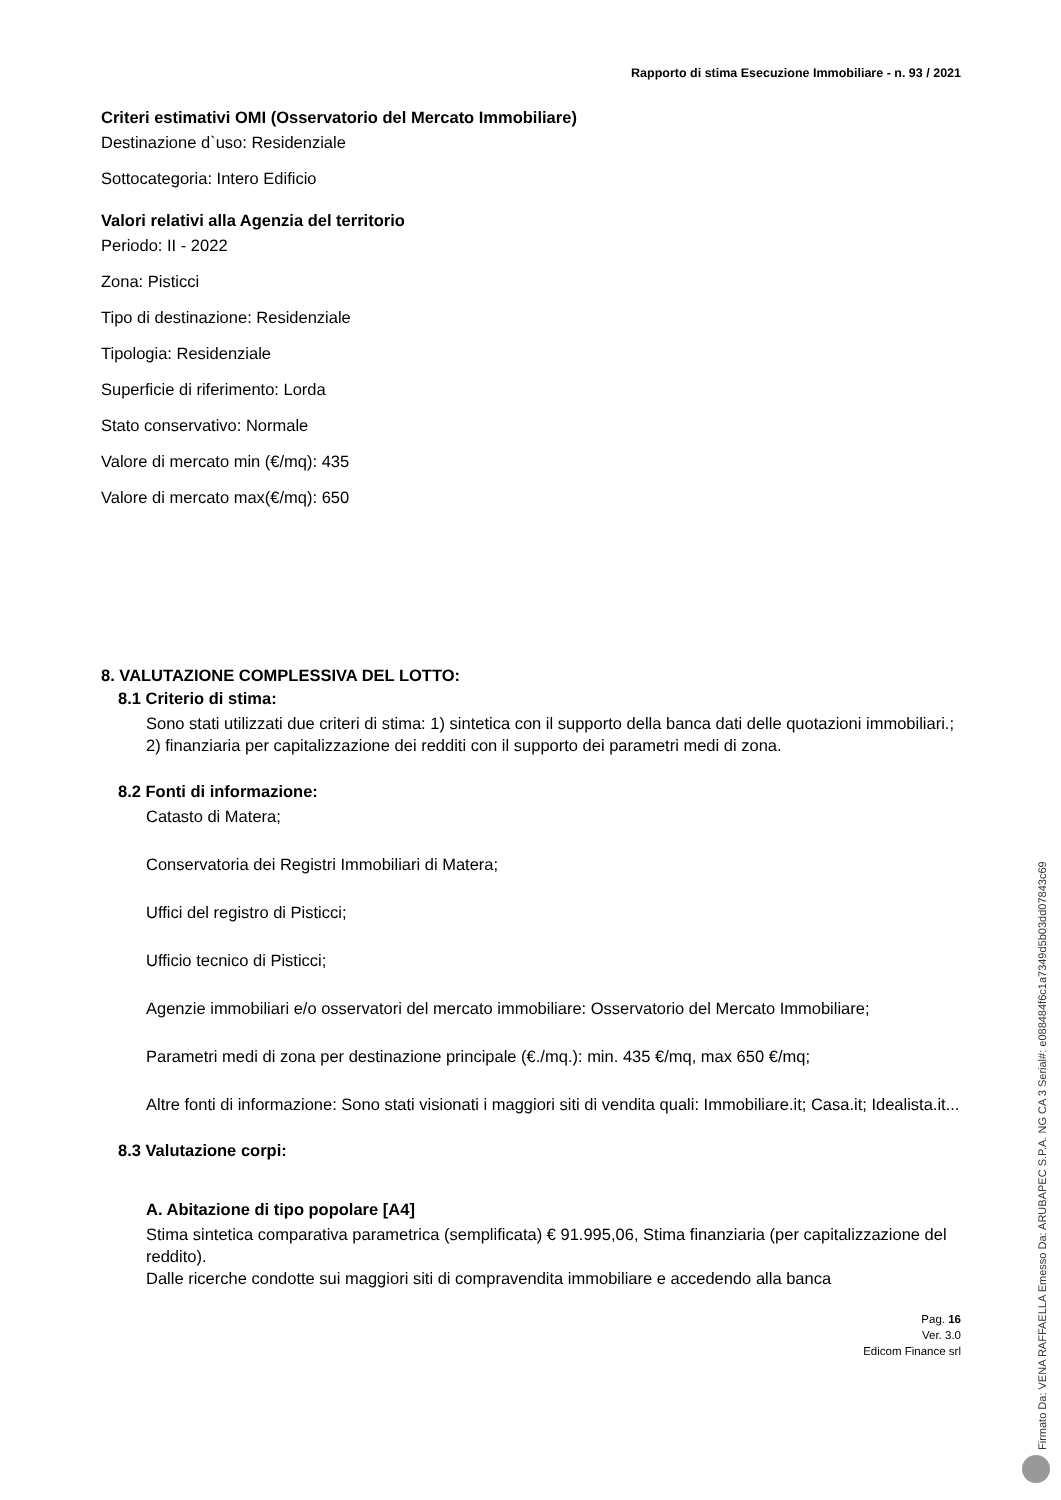Rapporto di stima Esecuzione Immobiliare - n. 93 / 2021
Criteri estimativi OMI (Osservatorio del Mercato Immobiliare)
Destinazione d`uso: Residenziale
Sottocategoria: Intero Edificio
Valori relativi alla Agenzia del territorio
Periodo: II - 2022
Zona: Pisticci
Tipo di destinazione: Residenziale
Tipologia: Residenziale
Superficie di riferimento: Lorda
Stato conservativo: Normale
Valore di mercato min (€/mq): 435
Valore di mercato max(€/mq): 650
8. VALUTAZIONE COMPLESSIVA DEL LOTTO:
8.1 Criterio di stima:
Sono stati utilizzati due criteri di stima: 1) sintetica con il supporto della banca dati delle quotazioni immobiliari.; 2) finanziaria per capitalizzazione dei redditi con il supporto dei parametri medi di zona.
8.2 Fonti di informazione:
Catasto di Matera;
Conservatoria dei Registri Immobiliari di Matera;
Uffici del registro di Pisticci;
Ufficio tecnico di Pisticci;
Agenzie immobiliari e/o osservatori del mercato immobiliare: Osservatorio del Mercato Immobiliare;
Parametri medi di zona per destinazione principale (€./mq.): min. 435 €/mq, max 650 €/mq;
Altre fonti di informazione: Sono stati visionati i maggiori siti di vendita quali: Immobiliare.it; Casa.it; Idealista.it...
8.3 Valutazione corpi:
A. Abitazione di tipo popolare [A4]
Stima sintetica comparativa parametrica (semplificata) € 91.995,06, Stima finanziaria (per capitalizzazione del reddito).
Dalle ricerche condotte sui maggiori siti di compravendita immobiliare e accedendo alla banca
Pag. 16
Ver. 3.0
Edicom Finance srl
Firmato Da: VENA RAFFAELLA Emesso Da: ARUBAPEC S.P.A. NG CA 3 Serial#: e088484f6c1a7349d5b03dd07843c69